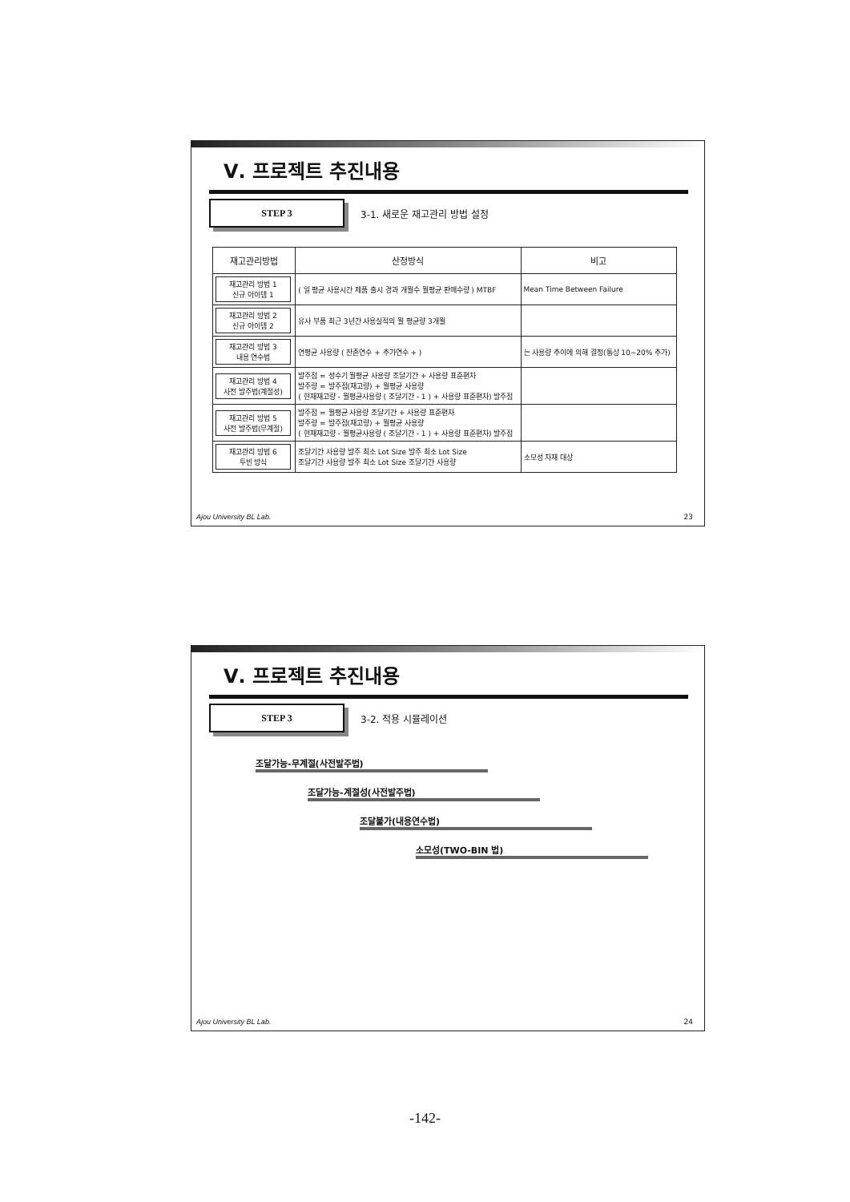Ⅴ. 프로젝트 추진내용
STEP 3
3-1. 새로운 재고관리 방법 설정
| 재고관리방법 | 산정방식 | 비고 |
| --- | --- | --- |
| 재고관리 방법 1 신규 아이템 1 | ( 일 평균 사용시간 제품 출시 경과 개월수 월평균 판매수량 ) MTBF | Mean Time Between Failure |
| 재고관리 방법 2 신규 아이템 2 | 유사 부품 최근 3년간 사용실적의 월 평균량 3개월 | |
| 재고관리 방법 3 내용 연수법 | 연평균 사용량 ( 잔존연수 + 추가연수 + ) | 는 사용량 추이에 의해 결정(통상 10~20% 추가) |
| 재고관리 방법 4 사전 발주법(계절성) | 발주점 = 성수기 월평균 사용량 조달기간 + 사용량 표준편차 발주량 = 발주점(재고량) + 월평균 사용량 ( 현재재고량 - 월평균사용량 ( 조달기간 - 1 ) + 사용량 표준편차) 발주점 | |
| 재고관리 방법 5 사전 발주법(무계절) | 발주점 = 월평균 사용량 조달기간 + 사용량 표준편차 발주량 = 발주점(재고량) + 월평균 사용량 ( 현재재고량 - 월평균사용량 ( 조달기간 - 1 ) + 사용량 표준편차) 발주점 | |
| 재고관리 방법 6 투빈 방식 | 조달기간 사용량 발주 최소 Lot Size 발주 최소 Lot Size 조달기간 사용량 발주 최소 Lot Size 조달기간 사용량 | 소모성 자재 대상 |
Ajou University BL Lab. 23
Ⅴ. 프로젝트 추진내용
STEP 3
3-2. 적용 시뮬레이션
조달가능-무계절(사전발주법)
조달가능-계절성(사전발주법)
조달불가(내용연수법)
소모성(TWO-BIN 법)
Ajou University BL Lab. 24
-142-